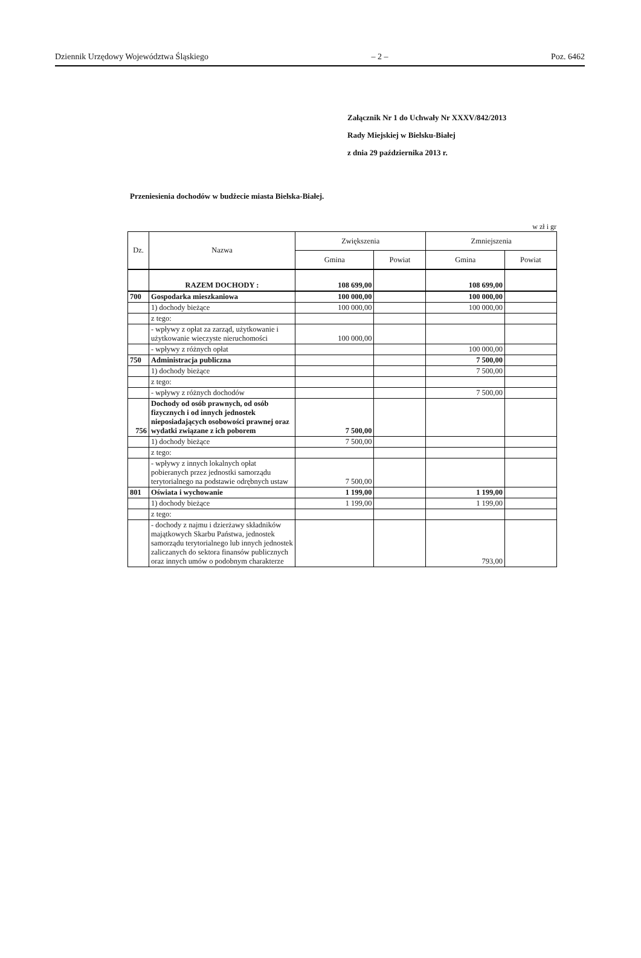Dziennik Urzędowy Województwa Śląskiego – 2 – Poz. 6462
Załącznik Nr 1 do Uchwały Nr XXXV/842/2013
Rady Miejskiej w Bielsku-Białej
z dnia 29 października 2013 r.
Przeniesienia dochodów w budżecie miasta Bielska-Białej.
w zł i gr
| Dz. | Nazwa | Zwiększenia | | Zmniejszenia | |
| --- | --- | --- | --- | --- | --- |
| | | Gmina | Powiat | Gmina | Powiat |
| | RAZEM DOCHODY : | 108 699,00 | | 108 699,00 | |
| 700 | Gospodarka mieszkaniowa | 100 000,00 | | 100 000,00 | |
| | 1) dochody bieżące | 100 000,00 | | 100 000,00 | |
| | z tego: | | | | |
| | - wpływy z opłat za zarząd, użytkowanie i użytkowanie wieczyste nieruchomości | 100 000,00 | | | |
| | - wpływy z różnych opłat | | | 100 000,00 | |
| 750 | Administracja publiczna | | | 7 500,00 | |
| | 1) dochody bieżące | | | 7 500,00 | |
| | z tego: | | | | |
| | - wpływy z różnych dochodów | | | 7 500,00 | |
| 756 | Dochody od osób prawnych, od osób fizycznych i od innych jednostek nieposiadających osobowości prawnej oraz wydatki związane z ich poborem | 7 500,00 | | | |
| | 1) dochody bieżące | 7 500,00 | | | |
| | z tego: | | | | |
| | - wpływy z innych lokalnych opłat pobieranych przez jednostki samorządu terytorialnego na podstawie odrębnych ustaw | 7 500,00 | | | |
| 801 | Oświata i wychowanie | 1 199,00 | | 1 199,00 | |
| | 1) dochody bieżące | 1 199,00 | | 1 199,00 | |
| | z tego: | | | | |
| | - dochody z najmu i dzierżawy składników majątkowych Skarbu Państwa, jednostek samorządu terytorialnego lub innych jednostek zaliczanych do sektora finansów publicznych oraz innych umów o podobnym charakterze | | | 793,00 | |